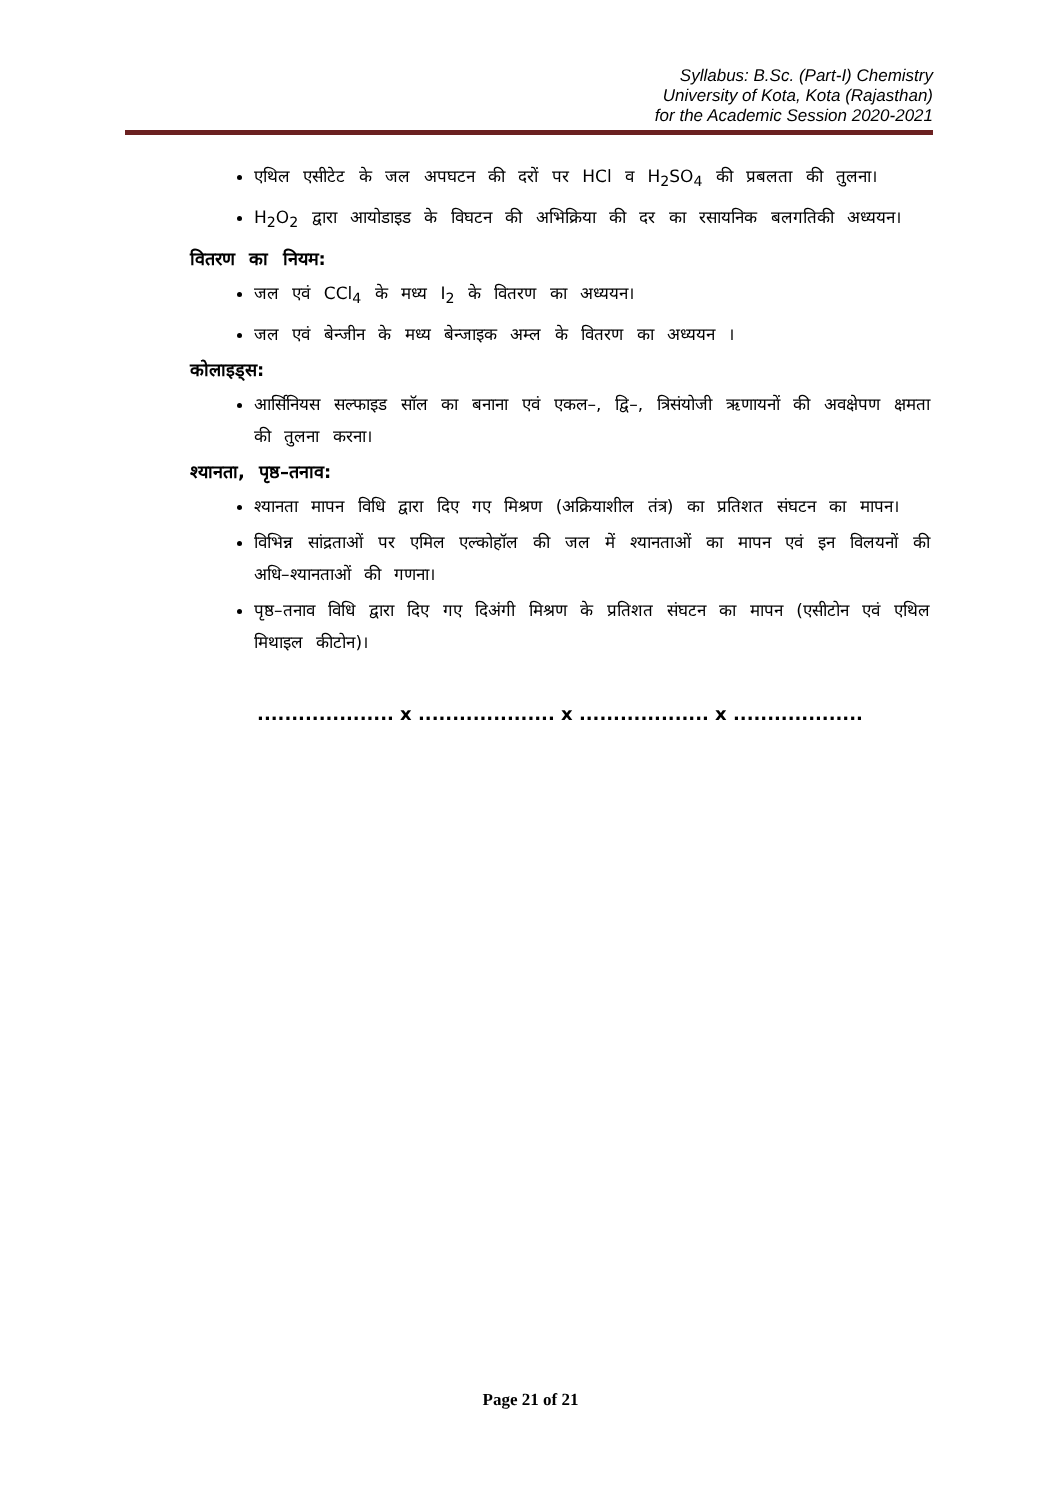Syllabus: B.Sc. (Part-I) Chemistry
University of Kota, Kota (Rajasthan)
for the Academic Session 2020-2021
एथिल एसीटेट के जल अपघटन की दरों पर HCl व H<sub>2</sub>SO<sub>4</sub> की प्रबलता की तुलना।
H<sub>2</sub>O<sub>2</sub> द्वारा आयोडाइड के विघटन की अभिक्रिया की दर का रसायनिक बलगतिकी अध्ययन।
वितरण का नियम:
जल एवं CCl<sub>4</sub> के मध्य I<sub>2</sub> के वितरण का अध्ययन।
जल एवं बेन्जीन के मध्य बेन्जाइक अम्ल के वितरण का अध्ययन ।
कोलाइड्स:
आर्सिनियस सल्फाइड सॉल का बनाना एवं एकल–, द्वि–, त्रिसंयोजी ऋणायनों की अवक्षेपण क्षमता की तुलना करना।
श्यानता, पृष्ठ–तनाव:
श्यानता मापन विधि द्वारा दिए गए मिश्रण (अक्रियाशील तंत्र) का प्रतिशत संघटन का मापन।
विभिन्न सांद्रताओं पर एमिल एल्कोहॉल की जल में श्यानताओं का मापन एवं इन विलयनों की अधि–श्यानताओं की गणना।
पृष्ठ–तनाव विधि द्वारा दिए गए दिअंगी मिश्रण के प्रतिशत संघटन का मापन (एसीटोन एवं एथिल मिथाइल कीटोन)।
.................... x .................... x ................... x ...................
Page 21 of 21